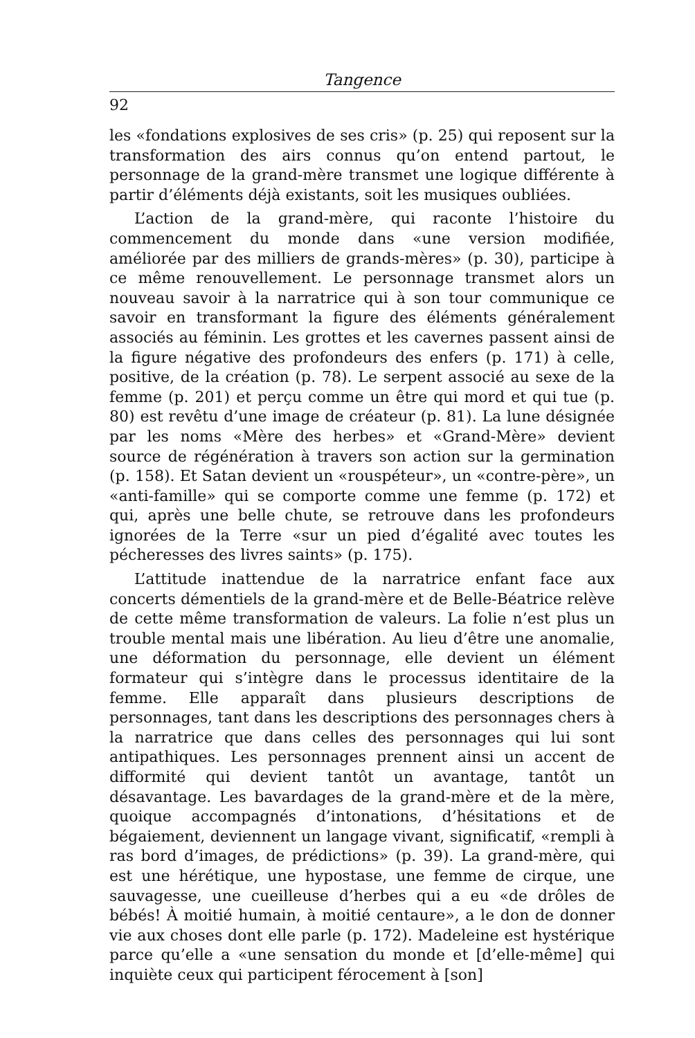Tangence
92
les «fondations explosives de ses cris» (p. 25) qui reposent sur la transformation des airs connus qu’on entend partout, le personnage de la grand-mère transmet une logique différente à partir d’éléments déjà existants, soit les musiques oubliées.
L’action de la grand-mère, qui raconte l’histoire du commencement du monde dans «une version modifiée, améliorée par des milliers de grands-mères» (p. 30), participe à ce même renouvellement. Le personnage transmet alors un nouveau savoir à la narratrice qui à son tour communique ce savoir en transformant la figure des éléments généralement associés au féminin. Les grottes et les cavernes passent ainsi de la figure négative des profondeurs des enfers (p. 171) à celle, positive, de la création (p. 78). Le serpent associé au sexe de la femme (p. 201) et perçu comme un être qui mord et qui tue (p. 80) est revêtu d’une image de créateur (p. 81). La lune désignée par les noms «Mère des herbes» et «Grand-Mère» devient source de régénération à travers son action sur la germination (p. 158). Et Satan devient un «rouspéteur», un «contre-père», un «anti-famille» qui se comporte comme une femme (p. 172) et qui, après une belle chute, se retrouve dans les profondeurs ignorées de la Terre «sur un pied d’égalité avec toutes les pécheresses des livres saints» (p. 175).
L’attitude inattendue de la narratrice enfant face aux concerts démentiels de la grand-mère et de Belle-Béatrice relève de cette même transformation de valeurs. La folie n’est plus un trouble mental mais une libération. Au lieu d’être une anomalie, une déformation du personnage, elle devient un élément formateur qui s’intègre dans le processus identitaire de la femme. Elle apparaît dans plusieurs descriptions de personnages, tant dans les descriptions des personnages chers à la narratrice que dans celles des personnages qui lui sont antipathiques. Les personnages prennent ainsi un accent de difformité qui devient tantôt un avantage, tantôt un désavantage. Les bavardages de la grand-mère et de la mère, quoique accompagnés d’intonations, d’hésitations et de bégaiement, deviennent un langage vivant, significatif, «rempli à ras bord d’images, de prédictions» (p. 39). La grand-mère, qui est une hérétique, une hypostase, une femme de cirque, une sauvagesse, une cueilleuse d’herbes qui a eu «de drôles de bébés! À moitié humain, à moitié centaure», a le don de donner vie aux choses dont elle parle (p. 172). Madeleine est hystérique parce qu’elle a «une sensation du monde et [d’elle-même] qui inquiète ceux qui participent férocement à [son]